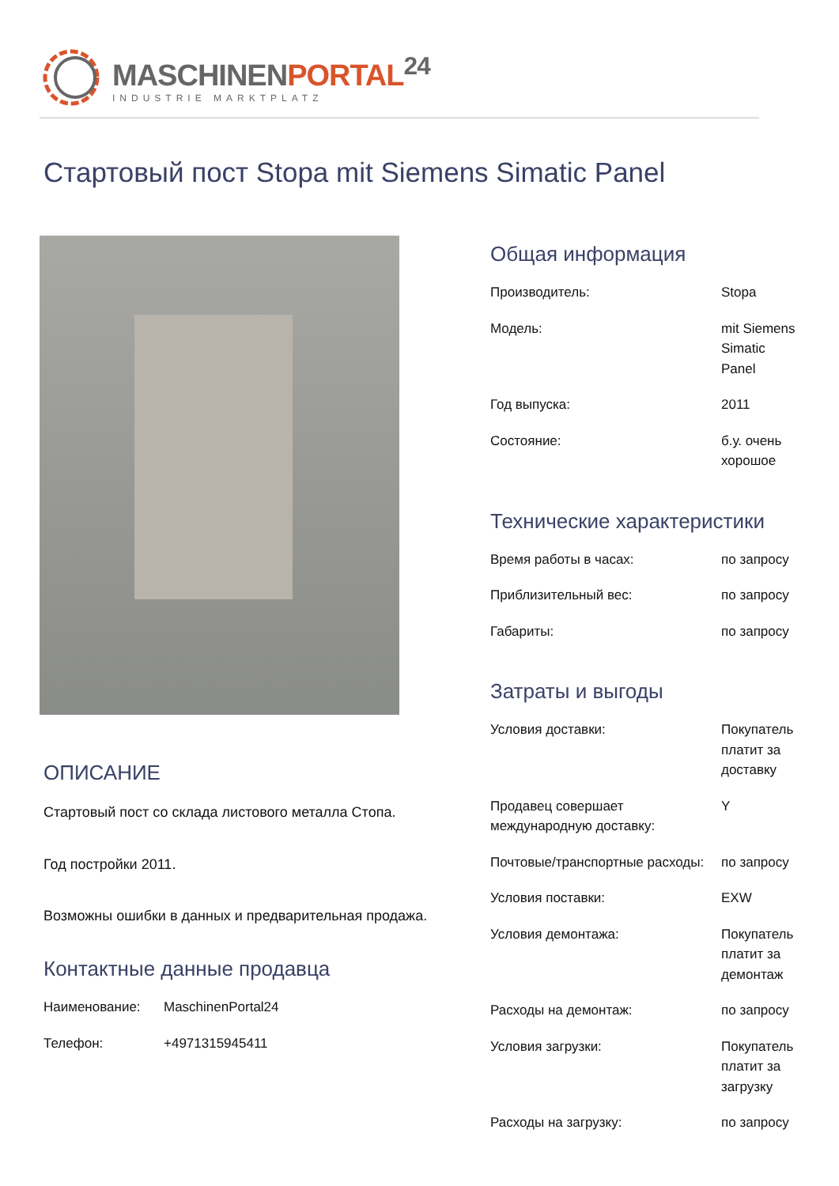MASCHINENPORTAL<sup>24</sup>
INDUSTRIE MARKTPLATZ
Стартовый пост Stopa mit Siemens Simatic Panel
ОПИСАНИЕ
Стартовый пост со склада листового металла Стопа.
Год постройки 2011.
Возможны ошибки в данных и предварительная продажа.
Контактные данные продавца
| Наименование: | MaschinenPortal24 |
| Телефон: | +4971315945411 |
Общая информация
| Производитель: | Stopa |
| Модель: | mit Siemens Simatic Panel |
| Год выпуска: | 2011 |
| Состояние: | б.у. очень хорошое |
Технические характеристики
| Время работы в часах: | по запросу |
| Приблизительный вес: | по запросу |
| Габариты: | по запросу |
Затраты и выгоды
| Условия доставки: | Покупатель платит за доставку |
| Продавец совершает международную доставку: | Y |
| Почтовые/транспортные расходы: | по запросу |
| Условия поставки: | EXW |
| Условия демонтажа: | Покупатель платит за демонтаж |
| Расходы на демонтаж: | по запросу |
| Условия загрузки: | Покупатель платит за загрузку |
| Расходы на загрузку: | по запросу |